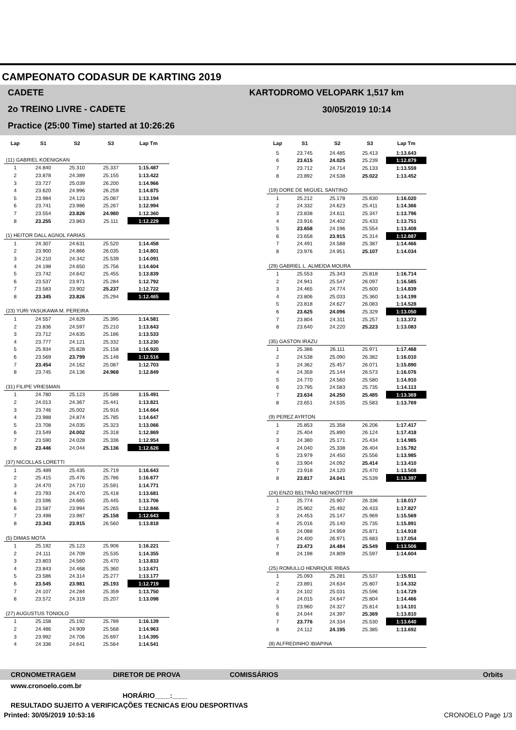CAMPEONATO CODASUR DE KARTING 2019
CADETE
2o TREINO LIVRE - CADETE
Practice (25:00 Time) started at 10:26:26
KARTODROMO VELOPARK 1,517 km
30/05/2019 10:14
| Lap | S1 | S2 | S3 | Lap Tm |
| --- | --- | --- | --- | --- |
| (11) GABRIEL KOENIGKAN | | | | |
| 1 | 24.840 | 25.310 | 25.337 | 1:15.487 |
| 2 | 23.878 | 24.389 | 25.155 | 1:13.422 |
| 3 | 23.727 | 25.039 | 26.200 | 1:14.966 |
| 4 | 23.620 | 24.996 | 26.259 | 1:14.875 |
| 5 | 23.984 | 24.123 | 25.087 | 1:13.194 |
| 6 | 23.741 | 23.986 | 25.267 | 1:12.994 |
| 7 | 23.554 | 23.826 | 24.980 | 1:12.360 |
| 8 | 23.255 | 23.863 | 25.111 | 1:12.229 |
| (1) HEITOR DALL AGNOL FARIAS | | | | |
| 1 | 24.307 | 24.631 | 25.520 | 1:14.458 |
| 2 | 23.900 | 24.866 | 26.035 | 1:14.801 |
| 3 | 24.210 | 24.342 | 25.539 | 1:14.091 |
| 4 | 24.198 | 24.650 | 25.756 | 1:14.604 |
| 5 | 23.742 | 24.642 | 25.455 | 1:13.839 |
| 6 | 23.537 | 23.971 | 25.284 | 1:12.792 |
| 7 | 23.583 | 23.902 | 25.237 | 1:12.722 |
| 8 | 23.345 | 23.826 | 25.294 | 1:12.465 |
| (23) YURI YASUKAWA M. PEREIRA | | | | |
| 1 | 24.557 | 24.629 | 25.395 | 1:14.581 |
| 2 | 23.836 | 24.597 | 25.210 | 1:13.643 |
| 3 | 23.712 | 24.635 | 25.186 | 1:13.533 |
| 4 | 23.777 | 24.121 | 25.332 | 1:13.230 |
| 5 | 25.934 | 25.828 | 25.158 | 1:16.920 |
| 6 | 23.569 | 23.799 | 25.148 | 1:12.516 |
| 7 | 23.454 | 24.162 | 25.087 | 1:12.703 |
| 8 | 23.745 | 24.136 | 24.968 | 1:12.849 |
| (31) FILIPE VRIESMAN | | | | |
| 1 | 24.780 | 25.123 | 25.588 | 1:15.491 |
| 2 | 24.013 | 24.367 | 25.441 | 1:13.821 |
| 3 | 23.746 | 25.002 | 25.916 | 1:14.664 |
| 4 | 23.988 | 24.874 | 25.785 | 1:14.647 |
| 5 | 23.708 | 24.035 | 25.323 | 1:13.066 |
| 6 | 23.549 | 24.002 | 25.318 | 1:12.869 |
| 7 | 23.590 | 24.028 | 25.336 | 1:12.954 |
| 8 | 23.446 | 24.044 | 25.136 | 1:12.626 |
| (37) NICOLLAS LORETTI | | | | |
| 1 | 25.489 | 25.435 | 25.719 | 1:16.643 |
| 2 | 25.415 | 25.476 | 25.786 | 1:16.677 |
| 3 | 24.470 | 24.710 | 25.591 | 1:14.771 |
| 4 | 23.793 | 24.470 | 25.418 | 1:13.681 |
| 5 | 23.596 | 24.665 | 25.445 | 1:13.706 |
| 6 | 23.587 | 23.994 | 25.265 | 1:12.846 |
| 7 | 23.498 | 23.987 | 25.158 | 1:12.643 |
| 8 | 23.343 | 23.915 | 26.560 | 1:13.818 |
| (5) DIMAS MOTA | | | | |
| 1 | 25.192 | 25.123 | 25.906 | 1:16.221 |
| 2 | 24.111 | 24.709 | 25.535 | 1:14.355 |
| 3 | 23.803 | 24.560 | 25.470 | 1:13.833 |
| 4 | 23.843 | 24.468 | 25.360 | 1:13.671 |
| 5 | 23.586 | 24.314 | 25.277 | 1:13.177 |
| 6 | 23.545 | 23.981 | 25.193 | 1:12.719 |
| 7 | 24.107 | 24.284 | 25.359 | 1:13.750 |
| 8 | 23.572 | 24.319 | 25.207 | 1:13.098 |
| (27) AUGUSTUS TONIOLO | | | | |
| 1 | 25.158 | 25.192 | 25.789 | 1:16.139 |
| 2 | 24.486 | 24.909 | 25.568 | 1:14.963 |
| 3 | 23.992 | 24.706 | 25.697 | 1:14.395 |
| 4 | 24.336 | 24.641 | 25.564 | 1:14.541 |
| Lap | S1 | S2 | S3 | Lap Tm |
| --- | --- | --- | --- | --- |
| 5 | 23.745 | 24.485 | 25.413 | 1:13.643 |
| 6 | 23.615 | 24.025 | 25.239 | 1:12.879 |
| 7 | 23.712 | 24.714 | 25.133 | 1:13.559 |
| 8 | 23.892 | 24.538 | 25.022 | 1:13.452 |
| (19) DORE DE MIGUEL SANTINO | | | | |
| 1 | 25.212 | 25.178 | 25.630 | 1:16.020 |
| 2 | 24.332 | 24.623 | 25.411 | 1:14.366 |
| 3 | 23.838 | 24.611 | 25.347 | 1:13.796 |
| 4 | 23.916 | 24.402 | 25.433 | 1:13.751 |
| 5 | 23.658 | 24.196 | 25.554 | 1:13.408 |
| 6 | 23.658 | 23.915 | 25.314 | 1:12.887 |
| 7 | 24.491 | 24.588 | 25.387 | 1:14.466 |
| 8 | 23.976 | 24.951 | 25.107 | 1:14.034 |
| (29) GABRIEL L. ALMEIDA MOURA | | | | |
| 1 | 25.553 | 25.343 | 25.818 | 1:16.714 |
| 2 | 24.941 | 25.547 | 26.097 | 1:16.585 |
| 3 | 24.465 | 24.774 | 25.600 | 1:14.839 |
| 4 | 23.806 | 25.033 | 25.360 | 1:14.199 |
| 5 | 23.818 | 24.627 | 26.083 | 1:14.528 |
| 6 | 23.625 | 24.096 | 25.329 | 1:13.050 |
| 7 | 23.804 | 24.311 | 25.257 | 1:13.372 |
| 8 | 23.640 | 24.220 | 25.223 | 1:13.083 |
| (35) GASTON IRAZU | | | | |
| 1 | 25.386 | 26.111 | 25.971 | 1:17.468 |
| 2 | 24.538 | 25.090 | 26.382 | 1:16.010 |
| 3 | 24.362 | 25.457 | 26.071 | 1:15.890 |
| 4 | 24.359 | 25.144 | 26.573 | 1:16.076 |
| 5 | 24.770 | 24.560 | 25.580 | 1:14.910 |
| 6 | 23.795 | 24.583 | 25.735 | 1:14.113 |
| 7 | 23.634 | 24.250 | 25.485 | 1:13.369 |
| 8 | 23.651 | 24.535 | 25.583 | 1:13.769 |
| (9) PEREZ AYRTON | | | | |
| 1 | 25.853 | 25.358 | 26.206 | 1:17.417 |
| 2 | 25.404 | 25.890 | 26.124 | 1:17.418 |
| 3 | 24.380 | 25.171 | 25.434 | 1:14.985 |
| 4 | 24.040 | 25.338 | 26.404 | 1:15.782 |
| 5 | 23.979 | 24.450 | 25.556 | 1:13.985 |
| 6 | 23.904 | 24.092 | 25.414 | 1:13.410 |
| 7 | 23.918 | 24.120 | 25.470 | 1:13.508 |
| 8 | 23.817 | 24.041 | 25.539 | 1:13.397 |
| (24) ENZO BELTRÃO NIENKÖTTER | | | | |
| 1 | 25.774 | 25.907 | 26.336 | 1:18.017 |
| 2 | 25.902 | 25.492 | 26.433 | 1:17.827 |
| 3 | 24.453 | 25.147 | 25.969 | 1:15.569 |
| 4 | 25.016 | 25.140 | 25.735 | 1:15.891 |
| 5 | 24.088 | 24.959 | 25.871 | 1:14.918 |
| 6 | 24.400 | 26.971 | 25.683 | 1:17.054 |
| 7 | 23.473 | 24.484 | 25.549 | 1:13.506 |
| 8 | 24.198 | 24.809 | 25.597 | 1:14.604 |
| (25) ROMULLO HENRIQUE RIBAS | | | | |
| 1 | 25.093 | 25.281 | 25.537 | 1:15.911 |
| 2 | 23.891 | 24.634 | 25.807 | 1:14.332 |
| 3 | 24.102 | 25.031 | 25.596 | 1:14.729 |
| 4 | 24.015 | 24.647 | 25.804 | 1:14.466 |
| 5 | 23.960 | 24.327 | 25.814 | 1:14.101 |
| 6 | 24.044 | 24.397 | 25.369 | 1:13.810 |
| 7 | 23.776 | 24.334 | 25.530 | 1:13.640 |
| 8 | 24.112 | 24.195 | 25.385 | 1:13.692 |
| (8) ALFREDINHO IBIAPINA | | | | |
CRONOMETRAGEM DIRETOR DE PROVA COMISSÁRIOS Orbits
www.cronoelo.com.br
HORÁRIO____:____
RESULTADO SUJEITO A VERIFICAÇÕES TECNICAS E/OU DESPORTIVAS
Printed: 30/05/2019 10:53:16 CRONOELO Page 1/3